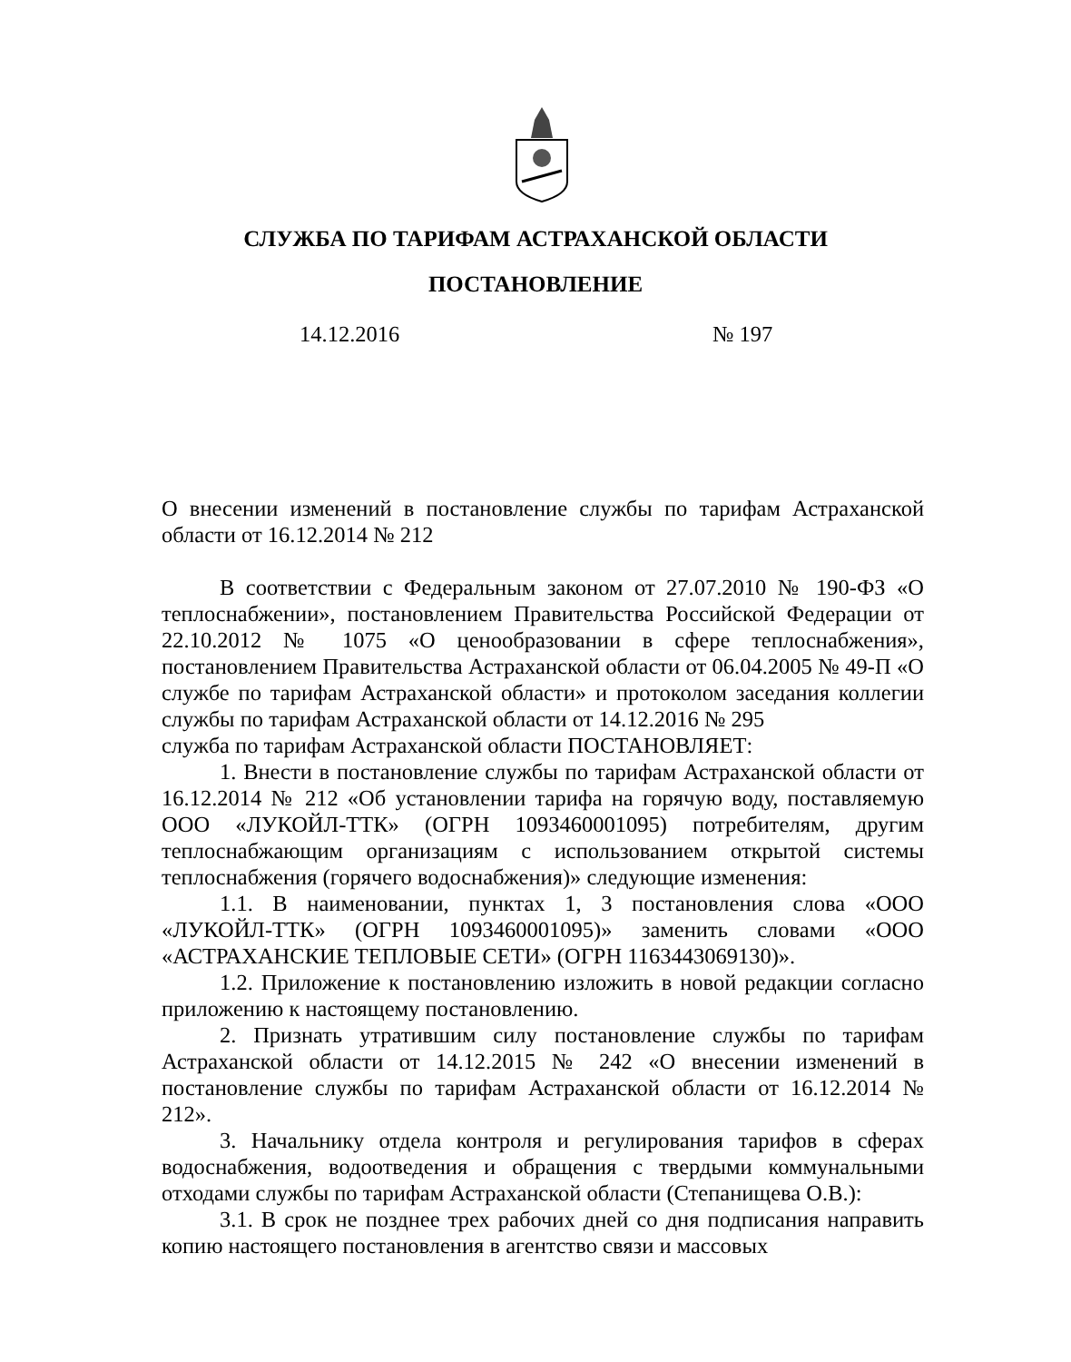СЛУЖБА ПО ТАРИФАМ АСТРАХАНСКОЙ ОБЛАСТИ
ПОСТАНОВЛЕНИЕ
14.12.2016 № 197
О внесении изменений в постановление службы по тарифам Астраханской области от 16.12.2014 № 212
В соответствии с Федеральным законом от 27.07.2010 № 190-ФЗ «О теплоснабжении», постановлением Правительства Российской Федерации от 22.10.2012 № 1075 «О ценообразовании в сфере теплоснабжения», постановлением Правительства Астраханской области от 06.04.2005 № 49-П «О службе по тарифам Астраханской области» и протоколом заседания коллегии службы по тарифам Астраханской области от 14.12.2016 № 295
служба по тарифам Астраханской области ПОСТАНОВЛЯЕТ:
1. Внести в постановление службы по тарифам Астраханской области от 16.12.2014 № 212 «Об установлении тарифа на горячую воду, поставляемую ООО «ЛУКОЙЛ-ТТК» (ОГРН 1093460001095) потребителям, другим теплоснабжающим организациям с использованием открытой системы теплоснабжения (горячего водоснабжения)» следующие изменения:
1.1. В наименовании, пунктах 1, 3 постановления слова «ООО «ЛУКОЙЛ-ТТК» (ОГРН 1093460001095)» заменить словами «ООО «АСТРАХАНСКИЕ ТЕПЛОВЫЕ СЕТИ» (ОГРН 1163443069130)».
1.2. Приложение к постановлению изложить в новой редакции согласно приложению к настоящему постановлению.
2. Признать утратившим силу постановление службы по тарифам Астраханской области от 14.12.2015 № 242 «О внесении изменений в постановление службы по тарифам Астраханской области от 16.12.2014 № 212».
3. Начальнику отдела контроля и регулирования тарифов в сферах водоснабжения, водоотведения и обращения с твердыми коммунальными отходами службы по тарифам Астраханской области (Степанищева О.В.):
3.1. В срок не позднее трех рабочих дней со дня подписания направить копию настоящего постановления в агентство связи и массовых